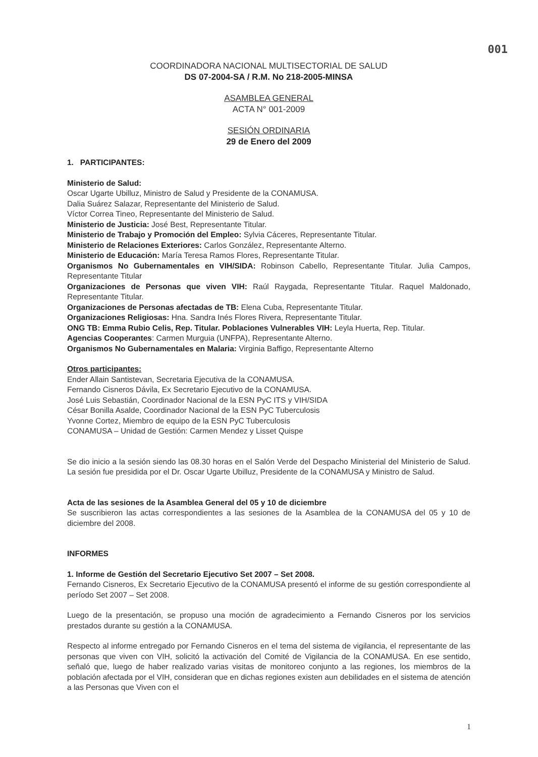001
COORDINADORA NACIONAL MULTISECTORIAL DE SALUD
DS 07-2004-SA / R.M. No 218-2005-MINSA
ASAMBLEA GENERAL
ACTA N° 001-2009
SESIÓN ORDINARIA
29 de Enero del 2009
1. PARTICIPANTES:
Ministerio de Salud:
Oscar Ugarte Ubilluz, Ministro de Salud y Presidente de la CONAMUSA.
Dalia Suárez Salazar, Representante del Ministerio de Salud.
Víctor Correa Tineo, Representante del Ministerio de Salud.
Ministerio de Justicia: José Best, Representante Titular.
Ministerio de Trabajo y Promoción del Empleo: Sylvia Cáceres, Representante Titular.
Ministerio de Relaciones Exteriores: Carlos González, Representante Alterno.
Ministerio de Educación: María Teresa Ramos Flores, Representante Titular.
Organismos No Gubernamentales en VIH/SIDA: Robinson Cabello, Representante Titular. Julia Campos, Representante Titular
Organizaciones de Personas que viven VIH: Raúl Raygada, Representante Titular. Raquel Maldonado, Representante Titular.
Organizaciones de Personas afectadas de TB: Elena Cuba, Representante Titular.
Organizaciones Religiosas: Hna. Sandra Inés Flores Rivera, Representante Titular.
ONG TB: Emma Rubio Celis, Rep. Titular. Poblaciones Vulnerables VIH: Leyla Huerta, Rep. Titular.
Agencias Cooperantes: Carmen Murguia (UNFPA), Representante Alterno.
Organismos No Gubernamentales en Malaria: Virginia Baffigo, Representante Alterno
Otros participantes:
Ender Allain Santistevan, Secretaria Ejecutiva de la CONAMUSA.
Fernando Cisneros Dávila, Ex Secretario Ejecutivo de la CONAMUSA.
José Luis Sebastián, Coordinador Nacional de la ESN PyC ITS y VIH/SIDA
César Bonilla Asalde, Coordinador Nacional de la ESN PyC Tuberculosis
Yvonne Cortez, Miembro de equipo de la ESN PyC Tuberculosis
CONAMUSA – Unidad de Gestión: Carmen Mendez y Lisset Quispe
Se dio inicio a la sesión siendo las 08.30 horas en el Salón Verde del Despacho Ministerial del Ministerio de Salud. La sesión fue presidida por el Dr. Oscar Ugarte Ubilluz, Presidente de la CONAMUSA y Ministro de Salud.
Acta de las sesiones de la Asamblea General del 05 y 10 de diciembre
Se suscribieron las actas correspondientes a las sesiones de la Asamblea de la CONAMUSA del 05 y 10 de diciembre del 2008.
INFORMES
1. Informe de Gestión del Secretario Ejecutivo Set 2007 – Set 2008.
Fernando Cisneros, Ex Secretario Ejecutivo de la CONAMUSA presentó el informe de su gestión correspondiente al período Set 2007 – Set 2008.
Luego de la presentación, se propuso una moción de agradecimiento a Fernando Cisneros por los servicios prestados durante su gestión a la CONAMUSA.
Respecto al informe entregado por Fernando Cisneros en el tema del sistema de vigilancia, el representante de las personas que viven con VIH, solicitó la activación del Comité de Vigilancia de la CONAMUSA. En ese sentido, señaló que, luego de haber realizado varias visitas de monitoreo conjunto a las regiones, los miembros de la población afectada por el VIH, consideran que en dichas regiones existen aun debilidades en el sistema de atención a las Personas que Viven con el
1